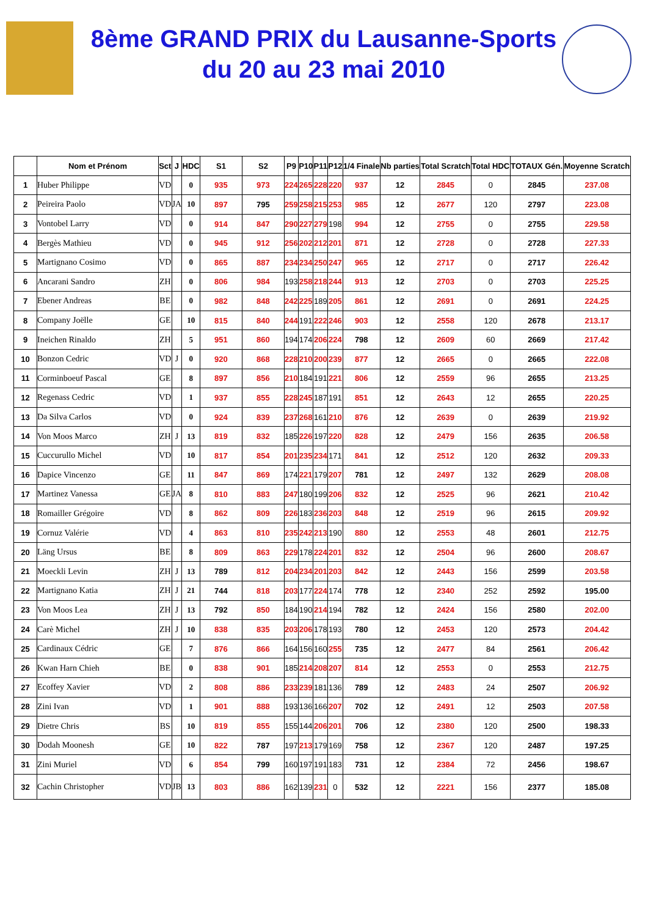8ème GRAND PRIX du Lausanne-Sports
du 20 au 23 mai 2010
| | Nom et Prénom | Sct | J | HDC | S1 | S2 | P9 | P10 | P11 | P12 | 1/4 Finale | Nb parties | Total Scratch | Total HDC | TOTAUX Gén. | Moyenne Scratch |
| --- | --- | --- | --- | --- | --- | --- | --- | --- | --- | --- | --- | --- | --- | --- | --- | --- |
| 1 | Huber Philippe | VD | | 0 | 935 | 973 | 224 | 265 | 228 | 220 | 937 | 12 | 2845 | 0 | 2845 | 237.08 |
| 2 | Peireira Paolo | VD | JA | 10 | 897 | 795 | 259 | 258 | 215 | 253 | 985 | 12 | 2677 | 120 | 2797 | 223.08 |
| 3 | Vontobel Larry | VD | | 0 | 914 | 847 | 290 | 227 | 279 | 198 | 994 | 12 | 2755 | 0 | 2755 | 229.58 |
| 4 | Bergès Mathieu | VD | | 0 | 945 | 912 | 256 | 202 | 212 | 201 | 871 | 12 | 2728 | 0 | 2728 | 227.33 |
| 5 | Martignano Cosimo | VD | | 0 | 865 | 887 | 234 | 234 | 250 | 247 | 965 | 12 | 2717 | 0 | 2717 | 226.42 |
| 6 | Ancarani Sandro | ZH | | 0 | 806 | 984 | 193 | 258 | 218 | 244 | 913 | 12 | 2703 | 0 | 2703 | 225.25 |
| 7 | Ebener Andreas | BE | | 0 | 982 | 848 | 242 | 225 | 189 | 205 | 861 | 12 | 2691 | 0 | 2691 | 224.25 |
| 8 | Company Joëlle | GE | | 10 | 815 | 840 | 244 | 191 | 222 | 246 | 903 | 12 | 2558 | 120 | 2678 | 213.17 |
| 9 | Ineichen Rinaldo | ZH | | 5 | 951 | 860 | 194 | 174 | 206 | 224 | 798 | 12 | 2609 | 60 | 2669 | 217.42 |
| 10 | Bonzon Cedric | VD | J | 0 | 920 | 868 | 228 | 210 | 200 | 239 | 877 | 12 | 2665 | 0 | 2665 | 222.08 |
| 11 | Corminboeuf Pascal | GE | | 8 | 897 | 856 | 210 | 184 | 191 | 221 | 806 | 12 | 2559 | 96 | 2655 | 213.25 |
| 12 | Regenass Cedric | VD | | 1 | 937 | 855 | 228 | 245 | 187 | 191 | 851 | 12 | 2643 | 12 | 2655 | 220.25 |
| 13 | Da Silva Carlos | VD | | 0 | 924 | 839 | 237 | 268 | 161 | 210 | 876 | 12 | 2639 | 0 | 2639 | 219.92 |
| 14 | Von Moos Marco | ZH | J | 13 | 819 | 832 | 185 | 226 | 197 | 220 | 828 | 12 | 2479 | 156 | 2635 | 206.58 |
| 15 | Cuccurullo Michel | VD | | 10 | 817 | 854 | 201 | 235 | 234 | 171 | 841 | 12 | 2512 | 120 | 2632 | 209.33 |
| 16 | Dapice Vincenzo | GE | | 11 | 847 | 869 | 174 | 221 | 179 | 207 | 781 | 12 | 2497 | 132 | 2629 | 208.08 |
| 17 | Martinez Vanessa | GE | JA | 8 | 810 | 883 | 247 | 180 | 199 | 206 | 832 | 12 | 2525 | 96 | 2621 | 210.42 |
| 18 | Romailler Grégoire | VD | | 8 | 862 | 809 | 226 | 183 | 236 | 203 | 848 | 12 | 2519 | 96 | 2615 | 209.92 |
| 19 | Cornuz Valérie | VD | | 4 | 863 | 810 | 235 | 242 | 213 | 190 | 880 | 12 | 2553 | 48 | 2601 | 212.75 |
| 20 | Läng Ursus | BE | | 8 | 809 | 863 | 229 | 178 | 224 | 201 | 832 | 12 | 2504 | 96 | 2600 | 208.67 |
| 21 | Moeckli Levin | ZH | J | 13 | 789 | 812 | 204 | 234 | 201 | 203 | 842 | 12 | 2443 | 156 | 2599 | 203.58 |
| 22 | Martignano Katia | ZH | J | 21 | 744 | 818 | 203 | 177 | 224 | 174 | 778 | 12 | 2340 | 252 | 2592 | 195.00 |
| 23 | Von Moos Lea | ZH | J | 13 | 792 | 850 | 184 | 190 | 214 | 194 | 782 | 12 | 2424 | 156 | 2580 | 202.00 |
| 24 | Carè Michel | ZH | J | 10 | 838 | 835 | 203 | 206 | 178 | 193 | 780 | 12 | 2453 | 120 | 2573 | 204.42 |
| 25 | Cardinaux Cédric | GE | | 7 | 876 | 866 | 164 | 156 | 160 | 255 | 735 | 12 | 2477 | 84 | 2561 | 206.42 |
| 26 | Kwan Harn Chieh | BE | | 0 | 838 | 901 | 185 | 214 | 208 | 207 | 814 | 12 | 2553 | 0 | 2553 | 212.75 |
| 27 | Ecoffey Xavier | VD | | 2 | 808 | 886 | 233 | 239 | 181 | 136 | 789 | 12 | 2483 | 24 | 2507 | 206.92 |
| 28 | Zini Ivan | VD | | 1 | 901 | 888 | 193 | 136 | 166 | 207 | 702 | 12 | 2491 | 12 | 2503 | 207.58 |
| 29 | Dietre Chris | BS | | 10 | 819 | 855 | 155 | 144 | 206 | 201 | 706 | 12 | 2380 | 120 | 2500 | 198.33 |
| 30 | Dodah Moonesh | GE | | 10 | 822 | 787 | 197 | 213 | 179 | 169 | 758 | 12 | 2367 | 120 | 2487 | 197.25 |
| 31 | Zini Muriel | VD | | 6 | 854 | 799 | 160 | 197 | 191 | 183 | 731 | 12 | 2384 | 72 | 2456 | 198.67 |
| 32 | Cachin Christopher | VD | JB | 13 | 803 | 886 | 162 | 139 | 231 | 0 | 532 | 12 | 2221 | 156 | 2377 | 185.08 |